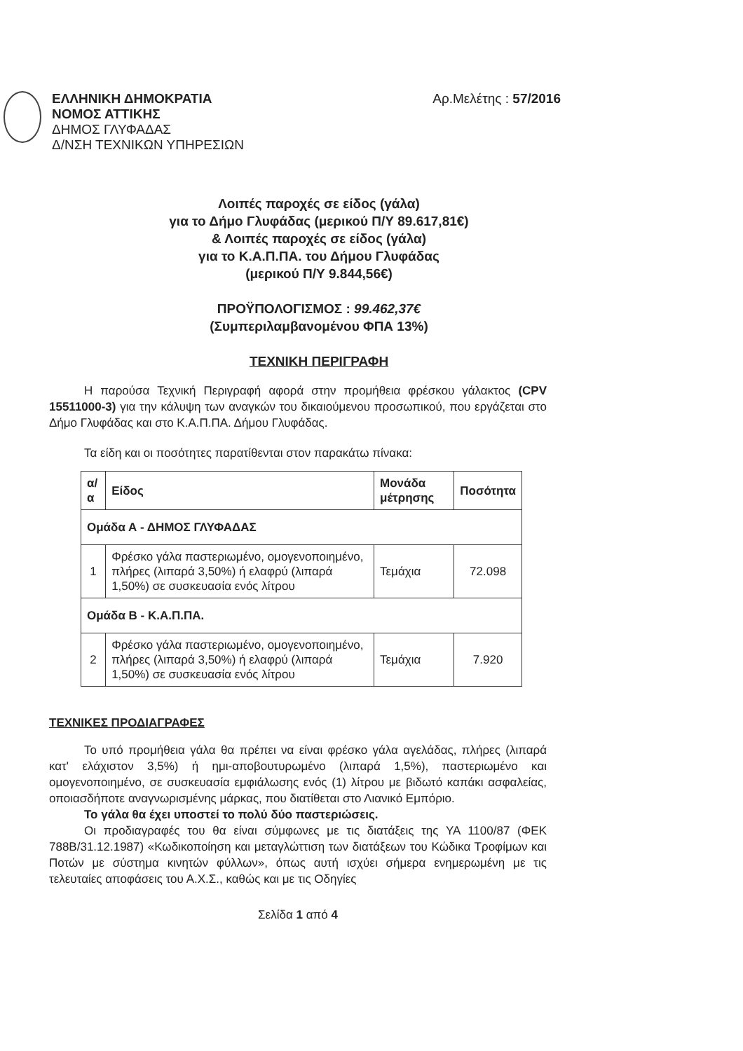ΕΛΛΗΝΙΚΗ ΔΗΜΟΚΡΑΤΙΑ
ΝΟΜΟΣ ΑΤΤΙΚΗΣ
ΔΗΜΟΣ ΓΛΥΦΑΔΑΣ
Δ/ΝΣΗ ΤΕΧΝΙΚΩΝ ΥΠΗΡΕΣΙΩΝ
Αρ.Μελέτης : 57/2016
Λοιπές παροχές σε είδος (γάλα)
για το Δήμο Γλυφάδας (μερικού Π/Υ 89.617,81€)
& Λοιπές παροχές σε είδος (γάλα)
για το Κ.Α.Π.ΠΑ. του Δήμου Γλυφάδας
(μερικού Π/Υ 9.844,56€)
ΠΡΟΫΠΟΛΟΓΙΣΜΟΣ : 99.462,37€
(Συμπεριλαμβανομένου ΦΠΑ 13%)
ΤΕΧΝΙΚΗ ΠΕΡΙΓΡΑΦΗ
Η παρούσα Τεχνική Περιγραφή αφορά στην προμήθεια φρέσκου γάλακτος (CPV 15511000-3) για την κάλυψη των αναγκών του δικαιούμενου προσωπικού, που εργάζεται στο Δήμο Γλυφάδας και στο Κ.Α.Π.ΠΑ. Δήμου Γλυφάδας.
Τα είδη και οι ποσότητες παρατίθενται στον παρακάτω πίνακα:
| α/α | Είδος | Μονάδα μέτρησης | Ποσότητα |
| --- | --- | --- | --- |
| Ομάδα Α - ΔΗΜΟΣ ΓΛΥΦΑΔΑΣ | | | |
| 1 | Φρέσκο γάλα παστεριωμένο, ομογενοποιημένο, πλήρες (λιπαρά 3,50%) ή ελαφρύ (λιπαρά 1,50%) σε συσκευασία ενός λίτρου | Τεμάχια | 72.098 |
| Ομάδα Β - Κ.Α.Π.ΠΑ. | | | |
| 2 | Φρέσκο γάλα παστεριωμένο, ομογενοποιημένο, πλήρες (λιπαρά 3,50%) ή ελαφρύ (λιπαρά 1,50%) σε συσκευασία ενός λίτρου | Τεμάχια | 7.920 |
ΤΕΧΝΙΚΕΣ ΠΡΟΔΙΑΓΡΑΦΕΣ
Το υπό προμήθεια γάλα θα πρέπει να είναι φρέσκο γάλα αγελάδας, πλήρες (λιπαρά κατ' ελάχιστον 3,5%) ή ημι-αποβουτυρωμένο (λιπαρά 1,5%), παστεριωμένο και ομογενοποιημένο, σε συσκευασία εμφιάλωσης ενός (1) λίτρου με βιδωτό καπάκι ασφαλείας, οποιασδήποτε αναγνωρισμένης μάρκας, που διατίθεται στο Λιανικό Εμπόριο.
Το γάλα θα έχει υποστεί το πολύ δύο παστεριώσεις.
Οι προδιαγραφές του θα είναι σύμφωνες με τις διατάξεις της ΥΑ 1100/87 (ΦΕΚ 788Β/31.12.1987) «Κωδικοποίηση και μεταγλώττιση των διατάξεων του Κώδικα Τροφίμων και Ποτών με σύστημα κινητών φύλλων», όπως αυτή ισχύει σήμερα ενημερωμένη με τις τελευταίες αποφάσεις του Α.Χ.Σ., καθώς και με τις Οδηγίες
Σελίδα 1 από 4